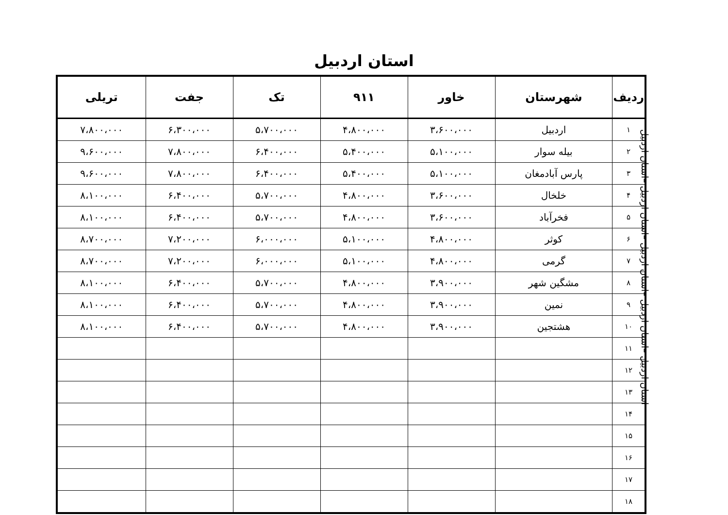استان اردبیل
| ردیف | شهرستان | خاور | ۹۱۱ | تک | جفت | تریلی |
| --- | --- | --- | --- | --- | --- | --- |
| ۱ | اردبیل | ۳،۶۰۰،۰۰۰ | ۴،۸۰۰،۰۰۰ | ۵،۷۰۰،۰۰۰ | ۶،۳۰۰،۰۰۰ | ۷،۸۰۰،۰۰۰ |
| ۲ | بیله سوار | ۵،۱۰۰،۰۰۰ | ۵،۴۰۰،۰۰۰ | ۶،۴۰۰،۰۰۰ | ۷،۸۰۰،۰۰۰ | ۹،۶۰۰،۰۰۰ |
| ۳ | پارس آبادمغان | ۵،۱۰۰،۰۰۰ | ۵،۴۰۰،۰۰۰ | ۶،۴۰۰،۰۰۰ | ۷،۸۰۰،۰۰۰ | ۹،۶۰۰،۰۰۰ |
| ۴ | خلخال | ۳،۶۰۰،۰۰۰ | ۴،۸۰۰،۰۰۰ | ۵،۷۰۰،۰۰۰ | ۶،۴۰۰،۰۰۰ | ۸،۱۰۰،۰۰۰ |
| ۵ | فخرآباد | ۳،۶۰۰،۰۰۰ | ۴،۸۰۰،۰۰۰ | ۵،۷۰۰،۰۰۰ | ۶،۴۰۰،۰۰۰ | ۸،۱۰۰،۰۰۰ |
| ۶ | کوثر | ۴،۸۰۰،۰۰۰ | ۵،۱۰۰،۰۰۰ | ۶،۰۰۰،۰۰۰ | ۷،۲۰۰،۰۰۰ | ۸،۷۰۰،۰۰۰ |
| ۷ | گرمی | ۴،۸۰۰،۰۰۰ | ۵،۱۰۰،۰۰۰ | ۶،۰۰۰،۰۰۰ | ۷،۲۰۰،۰۰۰ | ۸،۷۰۰،۰۰۰ |
| ۸ | مشگین شهر | ۳،۹۰۰،۰۰۰ | ۴،۸۰۰،۰۰۰ | ۵،۷۰۰،۰۰۰ | ۶،۴۰۰،۰۰۰ | ۸،۱۰۰،۰۰۰ |
| ۹ | نمین | ۳،۹۰۰،۰۰۰ | ۴،۸۰۰،۰۰۰ | ۵،۷۰۰،۰۰۰ | ۶،۴۰۰،۰۰۰ | ۸،۱۰۰،۰۰۰ |
| ۱۰ | هشتجین | ۳،۹۰۰،۰۰۰ | ۴،۸۰۰،۰۰۰ | ۵،۷۰۰،۰۰۰ | ۶،۴۰۰،۰۰۰ | ۸،۱۰۰،۰۰۰ |
| ۱۱ | | | | | | |
| ۱۲ | | | | | | |
| ۱۳ | | | | | | |
| ۱۴ | | | | | | |
| ۱۵ | | | | | | |
| ۱۶ | | | | | | |
| ۱۷ | | | | | | |
| ۱۸ | | | | | | |
استان اردبیل –استان اردبیل –استان اردبیل –استان اردبیل –استان اردبیل